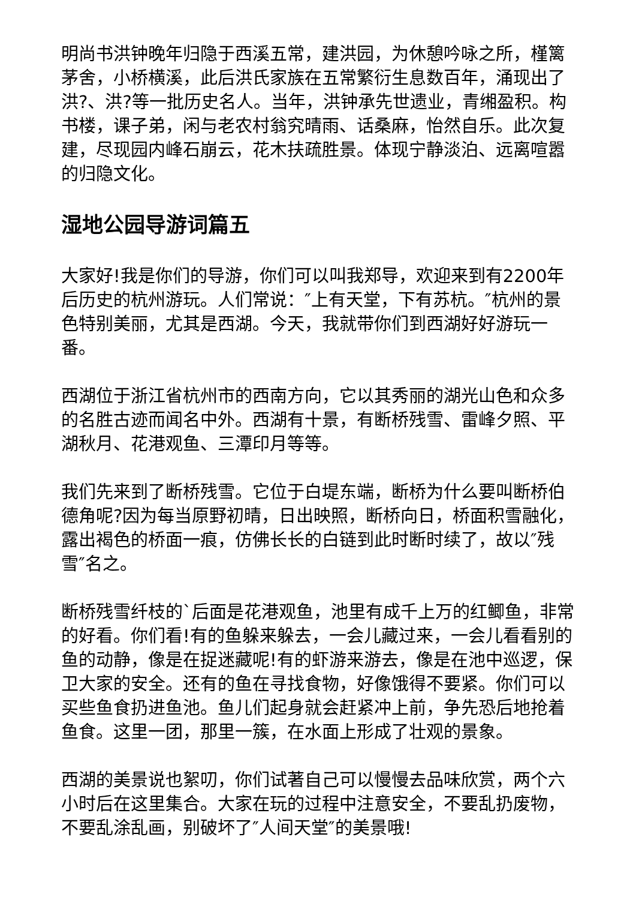明尚书洪钟晚年归隐于西溪五常，建洪园，为休憩吟咏之所，槿篱茅舍，小桥横溪，此后洪氏家族在五常繁衍生息数百年，涌现出了洪?、洪?等一批历史名人。当年，洪钟承先世遗业，青缃盈积。构书楼，课子弟，闲与老农村翁究晴雨、话桑麻，怡然自乐。此次复建，尽现园内峰石崩云，花木扶疏胜景。体现宁静淡泊、远离喧嚣的归隐文化。
湿地公园导游词篇五
大家好!我是你们的导游，你们可以叫我郑导，欢迎来到有2200年后历史的杭州游玩。人们常说：″上有天堂，下有苏杭。″杭州的景色特别美丽，尤其是西湖。今天，我就带你们到西湖好好游玩一番。
西湖位于浙江省杭州市的西南方向，它以其秀丽的湖光山色和众多的名胜古迹而闻名中外。西湖有十景，有断桥残雪、雷峰夕照、平湖秋月、花港观鱼、三潭印月等等。
我们先来到了断桥残雪。它位于白堤东端，断桥为什么要叫断桥伯德角呢?因为每当原野初晴，日出映照，断桥向日，桥面积雪融化，露出褐色的桥面一痕，仿佛长长的白链到此时断时续了，故以″残雪″名之。
断桥残雪纤枝的`后面是花港观鱼，池里有成千上万的红鲫鱼，非常的好看。你们看!有的鱼躲来躲去，一会儿藏过来，一会儿看看别的鱼的动静，像是在捉迷藏呢!有的虾游来游去，像是在池中巡逻，保卫大家的安全。还有的鱼在寻找食物，好像饿得不要紧。你们可以买些鱼食扔进鱼池。鱼儿们起身就会赶紧冲上前，争先恐后地抢着鱼食。这里一团，那里一簇，在水面上形成了壮观的景象。
西湖的美景说也絮叨，你们试著自己可以慢慢去品味欣赏，两个六小时后在这里集合。大家在玩的过程中注意安全，不要乱扔废物，不要乱涂乱画，别破坏了″人间天堂″的美景哦!